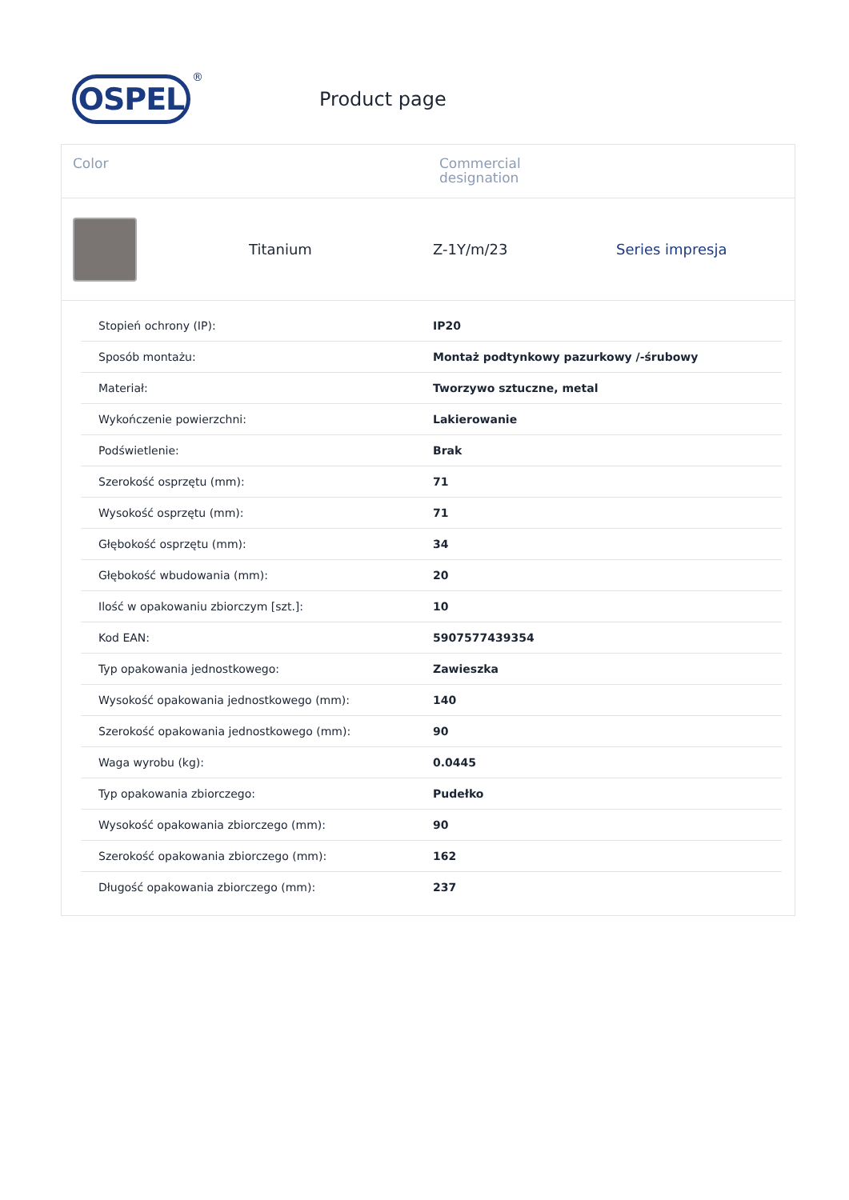OSPEL
®
Product page
Color Commercial
designation
Titanium Z-1Y/m/23 Series impresja
| Stopień ochrony (IP): | IP20 |
| Sposób montażu: | Montaż podtynkowy pazurkowy /-śrubowy |
| Materiał: | Tworzywo sztuczne, metal |
| Wykończenie powierzchni: | Lakierowanie |
| Podświetlenie: | Brak |
| Szerokość osprzętu (mm): | 71 |
| Wysokość osprzętu (mm): | 71 |
| Głębokość osprzętu (mm): | 34 |
| Głębokość wbudowania (mm): | 20 |
| Ilość w opakowaniu zbiorczym [szt.]: | 10 |
| Kod EAN: | 5907577439354 |
| Typ opakowania jednostkowego: | Zawieszka |
| Wysokość opakowania jednostkowego (mm): | 140 |
| Szerokość opakowania jednostkowego (mm): | 90 |
| Waga wyrobu (kg): | 0.0445 |
| Typ opakowania zbiorczego: | Pudełko |
| Wysokość opakowania zbiorczego (mm): | 90 |
| Szerokość opakowania zbiorczego (mm): | 162 |
| Długość opakowania zbiorczego (mm): | 237 |